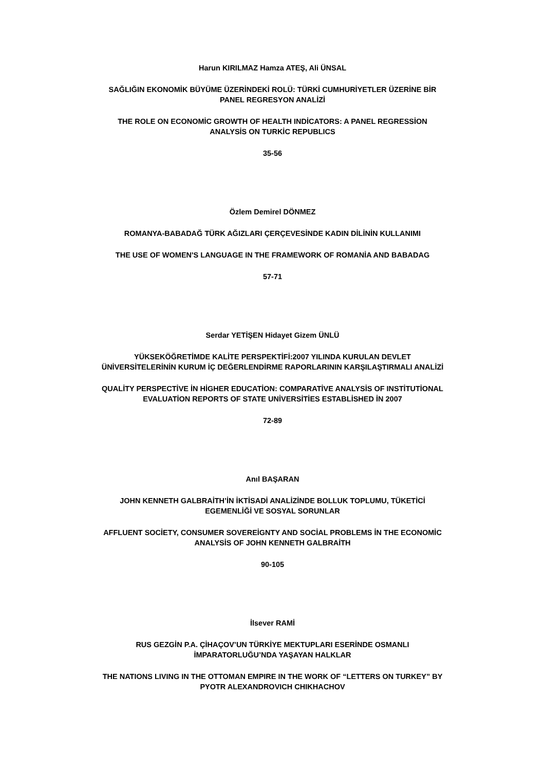Harun KIRILMAZ Hamza ATEŞ, Ali ÜNSAL
SAĞLIĞIN EKONOMİK BÜYÜME ÜZERİNDEKİ ROLÜ: TÜRKİ CUMHURİYETLER ÜZERİNE BİR
PANEL REGRESYON ANALİZİ
THE ROLE ON ECONOMİC GROWTH OF HEALTH INDİCATORS: A PANEL REGRESSİON
ANALYSİS ON TURKİC REPUBLICS
35-56
Özlem Demirel DÖNMEZ
ROMANYA-BABADAĞ TÜRK AĞIZLARI ÇERÇEVESİNDE KADIN DİLİNİN KULLANIMI
THE USE OF WOMEN'S LANGUAGE IN THE FRAMEWORK OF ROMANİA AND BABADAG
57-71
Serdar YETİŞEN Hidayet Gizem ÜNLÜ
YÜKSEKÖĞRETİMDE KALİTE PERSPEKTİFİ:2007 YILINDA KURULAN DEVLET
ÜNİVERSİTELERİNİN KURUM İÇ DEĞERLENDİRME RAPORLARININ KARŞILAŞTIRMALI ANALİZİ
QUALİTY PERSPECTİVE İN HİGHER EDUCATİON: COMPARATİVE ANALYSİS OF INSTİTUTİONAL
EVALUATİON REPORTS OF STATE UNİVERSİTİES ESTABLİSHED İN 2007
72-89
Anıl BAŞARAN
JOHN KENNETH GALBRAİTH’İN İKTİSADİ ANALİZİNDE BOLLUK TOPLUMU, TÜKETİCİ
EGEMENLİĞİ VE SOSYAL SORUNLAR
AFFLUENT SOCİETY, CONSUMER SOVEREİGNTY AND SOCİAL PROBLEMS İN THE ECONOMİC
ANALYSİS OF JOHN KENNETH GALBRAİTH
90-105
İlsever RAMİ
RUS GEZGİN P.A. ÇİHAÇOV’UN TÜRKİYE MEKTUPLARI ESERİNDE OSMANLI
İMPARATORLUĞU’NDA YAŞAYAN HALKLAR
THE NATIONS LIVING IN THE OTTOMAN EMPIRE IN THE WORK OF “LETTERS ON TURKEY” BY
PYOTR ALEXANDROVICH CHIKHACHOV